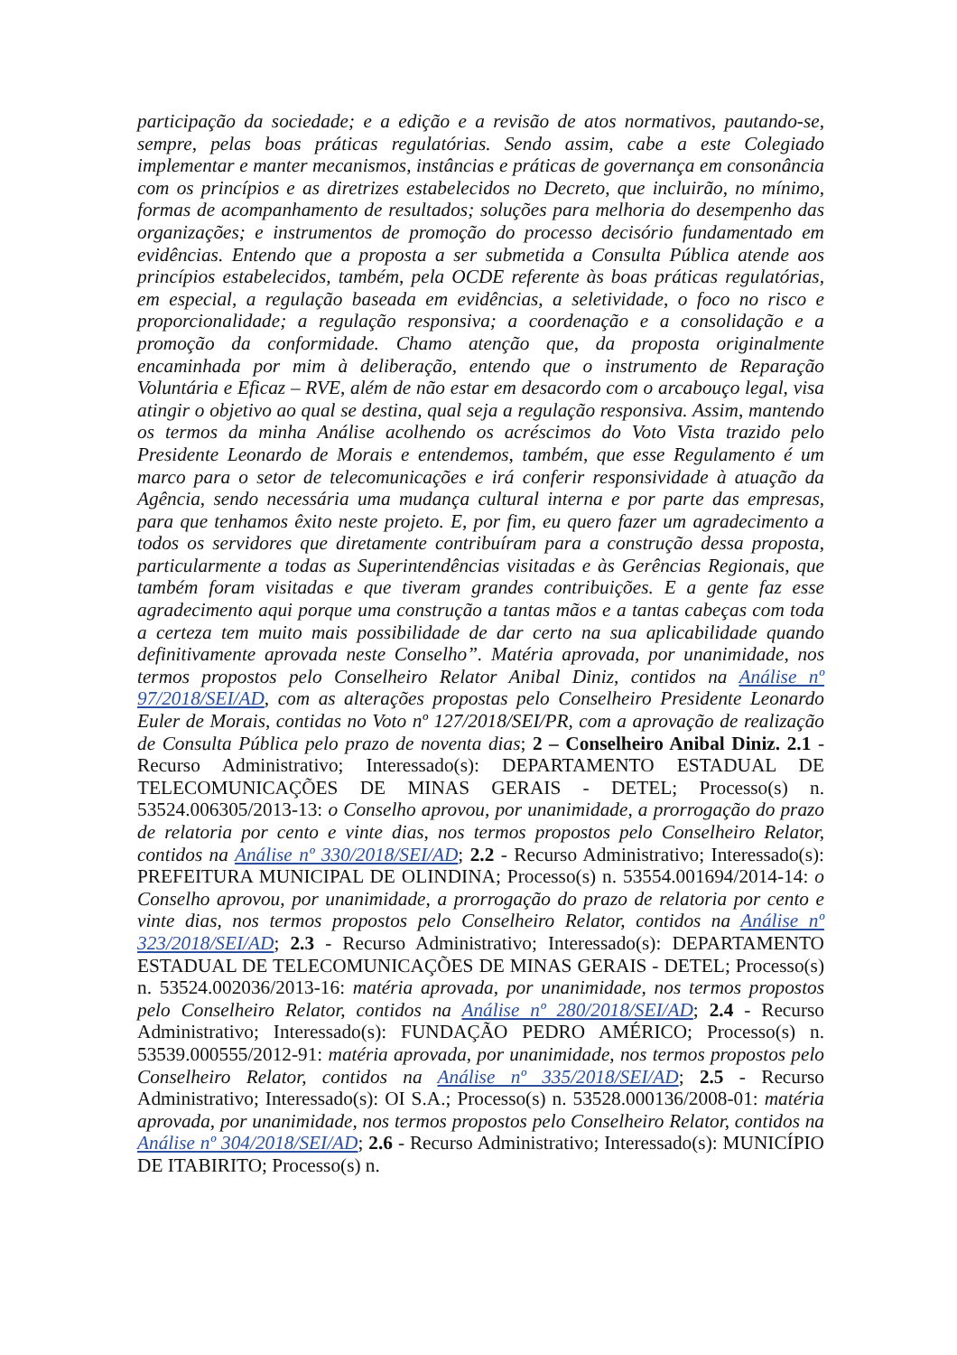participação da sociedade; e a edição e a revisão de atos normativos, pautando-se, sempre, pelas boas práticas regulatórias. Sendo assim, cabe a este Colegiado implementar e manter mecanismos, instâncias e práticas de governança em consonância com os princípios e as diretrizes estabelecidos no Decreto, que incluirão, no mínimo, formas de acompanhamento de resultados; soluções para melhoria do desempenho das organizações; e instrumentos de promoção do processo decisório fundamentado em evidências. Entendo que a proposta a ser submetida a Consulta Pública atende aos princípios estabelecidos, também, pela OCDE referente às boas práticas regulatórias, em especial, a regulação baseada em evidências, a seletividade, o foco no risco e proporcionalidade; a regulação responsiva; a coordenação e a consolidação e a promoção da conformidade. Chamo atenção que, da proposta originalmente encaminhada por mim à deliberação, entendo que o instrumento de Reparação Voluntária e Eficaz – RVE, além de não estar em desacordo com o arcabouço legal, visa atingir o objetivo ao qual se destina, qual seja a regulação responsiva. Assim, mantendo os termos da minha Análise acolhendo os acréscimos do Voto Vista trazido pelo Presidente Leonardo de Morais e entendemos, também, que esse Regulamento é um marco para o setor de telecomunicações e irá conferir responsividade à atuação da Agência, sendo necessária uma mudança cultural interna e por parte das empresas, para que tenhamos êxito neste projeto. E, por fim, eu quero fazer um agradecimento a todos os servidores que diretamente contribuíram para a construção dessa proposta, particularmente a todas as Superintendências visitadas e às Gerências Regionais, que também foram visitadas e que tiveram grandes contribuições. E a gente faz esse agradecimento aqui porque uma construção a tantas mãos e a tantas cabeças com toda a certeza tem muito mais possibilidade de dar certo na sua aplicabilidade quando definitivamente aprovada neste Conselho”. Matéria aprovada, por unanimidade, nos termos propostos pelo Conselheiro Relator Anibal Diniz, contidos na Análise nº 97/2018/SEI/AD, com as alterações propostas pelo Conselheiro Presidente Leonardo Euler de Morais, contidas no Voto nº 127/2018/SEI/PR, com a aprovação de realização de Consulta Pública pelo prazo de noventa dias; 2 – Conselheiro Anibal Diniz. 2.1 - Recurso Administrativo; Interessado(s): DEPARTAMENTO ESTADUAL DE TELECOMUNICAÇÕES DE MINAS GERAIS - DETEL; Processo(s) n. 53524.006305/2013-13: o Conselho aprovou, por unanimidade, a prorrogação do prazo de relatoria por cento e vinte dias, nos termos propostos pelo Conselheiro Relator, contidos na Análise nº 330/2018/SEI/AD; 2.2 - Recurso Administrativo; Interessado(s): PREFEITURA MUNICIPAL DE OLINDINA; Processo(s) n. 53554.001694/2014-14: o Conselho aprovou, por unanimidade, a prorrogação do prazo de relatoria por cento e vinte dias, nos termos propostos pelo Conselheiro Relator, contidos na Análise nº 323/2018/SEI/AD; 2.3 - Recurso Administrativo; Interessado(s): DEPARTAMENTO ESTADUAL DE TELECOMUNICAÇÕES DE MINAS GERAIS - DETEL; Processo(s) n. 53524.002036/2013-16: matéria aprovada, por unanimidade, nos termos propostos pelo Conselheiro Relator, contidos na Análise nº 280/2018/SEI/AD; 2.4 - Recurso Administrativo; Interessado(s): FUNDAÇÃO PEDRO AMÉRICO; Processo(s) n. 53539.000555/2012-91: matéria aprovada, por unanimidade, nos termos propostos pelo Conselheiro Relator, contidos na Análise nº 335/2018/SEI/AD; 2.5 - Recurso Administrativo; Interessado(s): OI S.A.; Processo(s) n. 53528.000136/2008-01: matéria aprovada, por unanimidade, nos termos propostos pelo Conselheiro Relator, contidos na Análise nº 304/2018/SEI/AD; 2.6 - Recurso Administrativo; Interessado(s): MUNICÍPIO DE ITABIRITO; Processo(s) n.